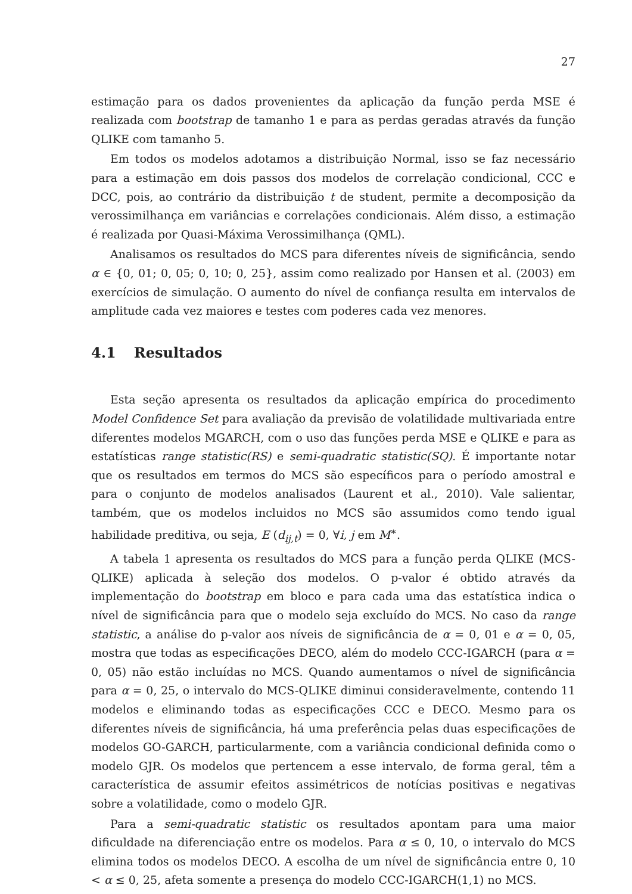27
estimação para os dados provenientes da aplicação da função perda MSE é realizada com bootstrap de tamanho 1 e para as perdas geradas através da função QLIKE com tamanho 5.
Em todos os modelos adotamos a distribuição Normal, isso se faz necessário para a estimação em dois passos dos modelos de correlação condicional, CCC e DCC, pois, ao contrário da distribuição t de student, permite a decomposição da verossimilhança em variâncias e correlações condicionais. Além disso, a estimação é realizada por Quasi-Máxima Verossimilhança (QML).
Analisamos os resultados do MCS para diferentes níveis de significância, sendo α ∈ {0, 01; 0, 05; 0, 10; 0, 25}, assim como realizado por Hansen et al. (2003) em exercícios de simulação. O aumento do nível de confiança resulta em intervalos de amplitude cada vez maiores e testes com poderes cada vez menores.
4.1 Resultados
Esta seção apresenta os resultados da aplicação empírica do procedimento Model Confidence Set para avaliação da previsão de volatilidade multivariada entre diferentes modelos MGARCH, com o uso das funções perda MSE e QLIKE e para as estatísticas range statistic(RS) e semi-quadratic statistic(SQ). É importante notar que os resultados em termos do MCS são específicos para o período amostral e para o conjunto de modelos analisados (Laurent et al., 2010). Vale salientar, também, que os modelos incluidos no MCS são assumidos como tendo igual habilidade preditiva, ou seja, E (d<sub>ij,t</sub>) = 0, ∀i, j em M<sup>∗</sup>.
A tabela 1 apresenta os resultados do MCS para a função perda QLIKE (MCS-QLIKE) aplicada à seleção dos modelos. O p-valor é obtido através da implementação do bootstrap em bloco e para cada uma das estatística indica o nível de significância para que o modelo seja excluído do MCS. No caso da range statistic, a análise do p-valor aos níveis de significância de α = 0, 01 e α = 0, 05, mostra que todas as especificações DECO, além do modelo CCC-IGARCH (para α = 0, 05) não estão incluídas no MCS. Quando aumentamos o nível de significância para α = 0, 25, o intervalo do MCS-QLIKE diminui consideravelmente, contendo 11 modelos e eliminando todas as especificações CCC e DECO. Mesmo para os diferentes níveis de significância, há uma preferência pelas duas especificações de modelos GO-GARCH, particularmente, com a variância condicional definida como o modelo GJR. Os modelos que pertencem a esse intervalo, de forma geral, têm a característica de assumir efeitos assimétricos de notícias positivas e negativas sobre a volatilidade, como o modelo GJR.
Para a semi-quadratic statistic os resultados apontam para uma maior dificuldade na diferenciação entre os modelos. Para α ≤ 0, 10, o intervalo do MCS elimina todos os modelos DECO. A escolha de um nível de significância entre 0, 10 < α ≤ 0, 25, afeta somente a presença do modelo CCC-IGARCH(1,1) no MCS.